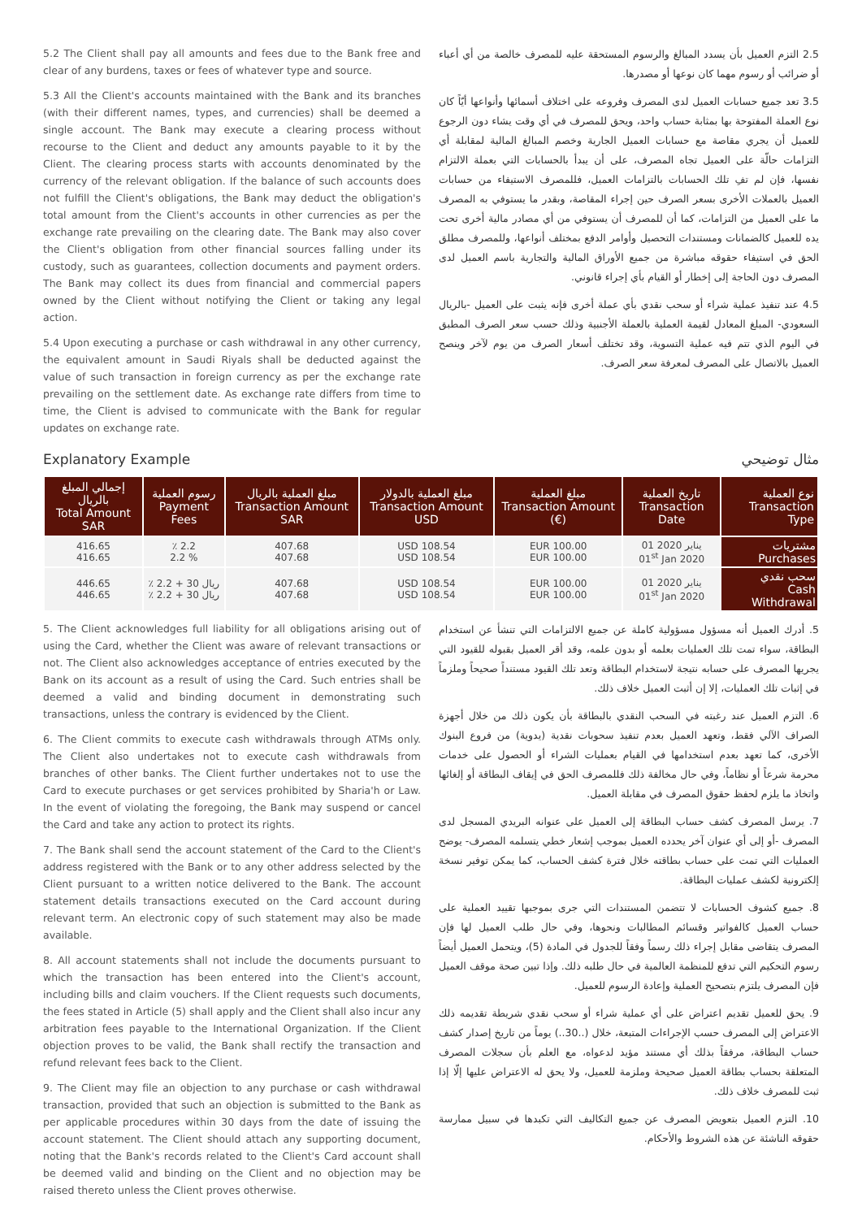5.2 The Client shall pay all amounts and fees due to the Bank free and clear of any burdens, taxes or fees of whatever type and source.
5.3 All the Client's accounts maintained with the Bank and its branches (with their different names, types, and currencies) shall be deemed a single account. The Bank may execute a clearing process without recourse to the Client and deduct any amounts payable to it by the Client. The clearing process starts with accounts denominated by the currency of the relevant obligation. If the balance of such accounts does not fulfill the Client's obligations, the Bank may deduct the obligation's total amount from the Client's accounts in other currencies as per the exchange rate prevailing on the clearing date. The Bank may also cover the Client's obligation from other financial sources falling under its custody, such as guarantees, collection documents and payment orders. The Bank may collect its dues from financial and commercial papers owned by the Client without notifying the Client or taking any legal action.
5.4 Upon executing a purchase or cash withdrawal in any other currency, the equivalent amount in Saudi Riyals shall be deducted against the value of such transaction in foreign currency as per the exchange rate prevailing on the settlement date. As exchange rate differs from time to time, the Client is advised to communicate with the Bank for regular updates on exchange rate.
2.5 التزم العميل بأن يسدد المبالغ والرسوم المستحقة عليه للمصرف خالصة من أي أعباء أو ضرائب أو رسوم مهما كان نوعها أو مصدرها.
3.5 تعد جميع حسابات العميل لدى المصرف وفروعه على اختلاف أسمائها وأنواعها أيّاً كان نوع العملة المفتوحة بها بمثابة حساب واحد، ويحق للمصرف في أي وقت يشاء دون الرجوع للعميل أن يجري مقاصة مع حسابات العميل الجارية وخصم المبالغ المالية لمقابلة أي التزامات حالّة على العميل تجاه المصرف، على أن يبدأ بالحسابات التي بعملة الالتزام نفسها، فإن لم تفِ تلك الحسابات بالتزامات العميل، فللمصرف الاستيفاء من حسابات العميل بالعملات الأخرى بسعر الصرف حين إجراء المقاصة، وبقدر ما يستوفي به المصرف ما على العميل من التزامات، كما أن للمصرف أن يستوفي من أي مصادر مالية أخرى تحت يده للعميل كالضمانات ومستندات التحصيل وأوامر الدفع بمختلف أنواعها، وللمصرف مطلق الحق في استيفاء حقوقه مباشرة من جميع الأوراق المالية والتجارية باسم العميل لدى المصرف دون الحاجة إلى إخطار أو القيام بأي إجراء قانوني.
4.5 عند تنفيذ عملية شراء أو سحب نقدي بأي عملة أخرى فإنه يثبت على العميل -بالريال السعودي- المبلغ المعادل لقيمة العملية بالعملة الأجنبية وذلك حسب سعر الصرف المطبق في اليوم الذي تتم فيه عملية التسوية، وقد تختلف أسعار الصرف من يوم لآخر وينصح العميل بالاتصال على المصرف لمعرفة سعر الصرف.
Explanatory Example مثال توضيحي
| إجمالي المبلغ بالريال Total Amount SAR | رسوم العملية Payment Fees | مبلغ العملية بالريال Transaction Amount SAR | مبلغ العملية بالدولار Transaction Amount USD | مبلغ العملية Transaction Amount (€) | تاريخ العملية Transaction Date | نوع العملية Transaction Type |
| --- | --- | --- | --- | --- | --- | --- |
| 416.65 416.65 | ٪ 2.2 2.2 % | 407.68 407.68 | USD 108.54 USD 108.54 | EUR 100.00 EUR 100.00 | 01 يناير 2020 01<sup>st</sup> Jan 2020 | مشتريات Purchases |
| 446.65 446.65 | ٪ 2.2 + 30 ريال ٪ 2.2 + 30 ريال | 407.68 407.68 | USD 108.54 USD 108.54 | EUR 100.00 EUR 100.00 | 01 يناير 2020 01<sup>st</sup> Jan 2020 | سحب نقدي Cash Withdrawal |
5. The Client acknowledges full liability for all obligations arising out of using the Card, whether the Client was aware of relevant transactions or not. The Client also acknowledges acceptance of entries executed by the Bank on its account as a result of using the Card. Such entries shall be deemed a valid and binding document in demonstrating such transactions, unless the contrary is evidenced by the Client.
6. The Client commits to execute cash withdrawals through ATMs only. The Client also undertakes not to execute cash withdrawals from branches of other banks. The Client further undertakes not to use the Card to execute purchases or get services prohibited by Sharia'h or Law. In the event of violating the foregoing, the Bank may suspend or cancel the Card and take any action to protect its rights.
7. The Bank shall send the account statement of the Card to the Client's address registered with the Bank or to any other address selected by the Client pursuant to a written notice delivered to the Bank. The account statement details transactions executed on the Card account during relevant term. An electronic copy of such statement may also be made available.
8. All account statements shall not include the documents pursuant to which the transaction has been entered into the Client's account, including bills and claim vouchers. If the Client requests such documents, the fees stated in Article (5) shall apply and the Client shall also incur any arbitration fees payable to the International Organization. If the Client objection proves to be valid, the Bank shall rectify the transaction and refund relevant fees back to the Client.
9. The Client may file an objection to any purchase or cash withdrawal transaction, provided that such an objection is submitted to the Bank as per applicable procedures within 30 days from the date of issuing the account statement. The Client should attach any supporting document, noting that the Bank's records related to the Client's Card account shall be deemed valid and binding on the Client and no objection may be raised thereto unless the Client proves otherwise.
5. أدرك العميل أنه مسؤول مسؤولية كاملة عن جميع الالتزامات التي تنشأ عن استخدام البطاقة، سواء تمت تلك العمليات بعلمه أو بدون علمه، وقد أقر العميل بقبوله للقيود التي يجريها المصرف على حسابه نتيجة لاستخدام البطاقة وتعد تلك القيود مستنداً صحيحاً وملزماً في إثبات تلك العمليات، إلا إن أثبت العميل خلاف ذلك.
6. التزم العميل عند رغبته في السحب النقدي بالبطاقة بأن يكون ذلك من خلال أجهزة الصراف الآلي فقط، وتعهد العميل بعدم تنفيذ سحوبات نقدية (يدوية) من فروع البنوك الأخرى، كما تعهد بعدم استخدامها في القيام بعمليات الشراء أو الحصول على خدمات محرمة شرعاً أو نظاماً، وفي حال مخالفة ذلك فللمصرف الحق في إيقاف البطاقة أو إلغائها واتخاذ ما يلزم لحفظ حقوق المصرف في مقابلة العميل.
7. يرسل المصرف كشف حساب البطاقة إلى العميل على عنوانه البريدي المسجل لدى المصرف -أو إلى أي عنوان آخر يحدده العميل بموجب إشعار خطي يتسلمه المصرف- يوضح العمليات التي تمت على حساب بطاقته خلال فترة كشف الحساب، كما يمكن توفير نسخة إلكترونية لكشف عمليات البطاقة.
8. جميع كشوف الحسابات لا تتضمن المستندات التي جرى بموجبها تقييد العملية على حساب العميل كالفواتير وقسائم المطالبات ونحوها، وفي حال طلب العميل لها فإن المصرف يتقاضى مقابل إجراء ذلك رسماً وفقاً للجدول في المادة (5)، ويتحمل العميل أيضاً رسوم التحكيم التي تدفع للمنظمة العالمية في حال طلبه ذلك. وإذا تبين صحة موقف العميل فإن المصرف يلتزم بتصحيح العملية وإعادة الرسوم للعميل.
9. يحق للعميل تقديم اعتراض على أي عملية شراء أو سحب نقدي شريطة تقديمه ذلك الاعتراض إلى المصرف حسب الإجراءات المتبعة، خلال (..30..) يوماً من تاريخ إصدار كشف حساب البطاقة، مرفقاً بذلك أي مستند مؤيد لدعواه، مع العلم بأن سجلات المصرف المتعلقة بحساب بطاقة العميل صحيحة وملزمة للعميل، ولا يحق له الاعتراض عليها إلّا إذا ثبت للمصرف خلاف ذلك.
10. التزم العميل بتعويض المصرف عن جميع التكاليف التي تكبدها في سبيل ممارسة حقوقه الناشئة عن هذه الشروط والأحكام.